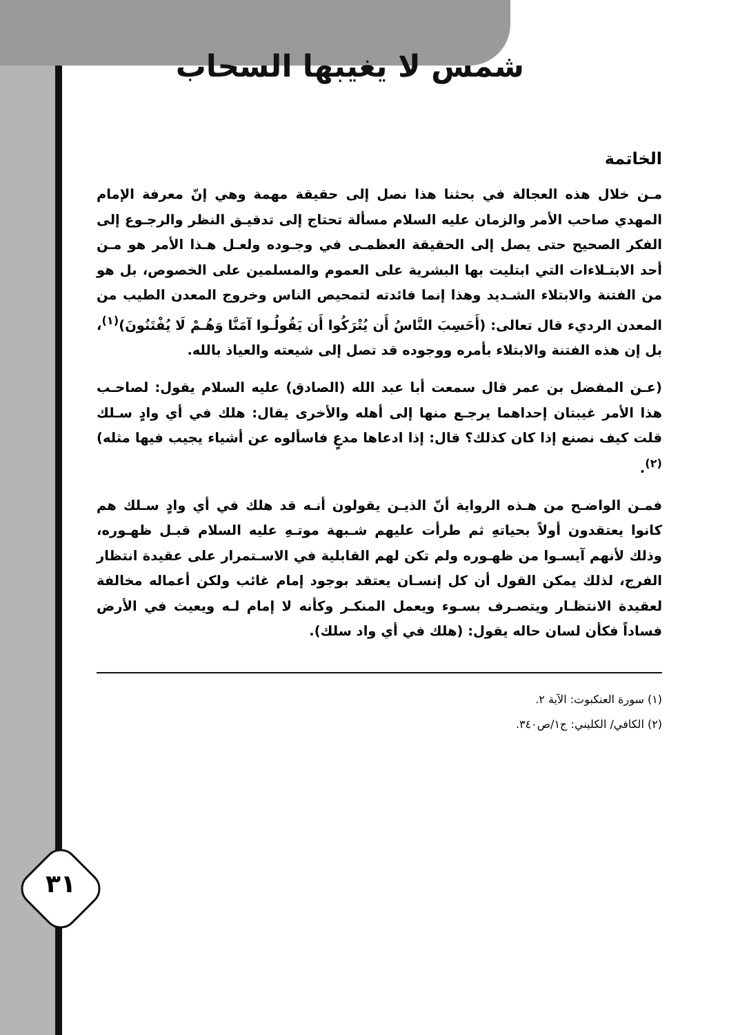٣١
شمس لا يغيبها السحاب
الخاتمة
مـن خلال هذه العجالة في بحثنا هذا نصل إلى حقيقة مهمة وهي إنّ معرفة الإمام المهدي صاحب الأمر والزمان عليه السلام مسألة تحتاج إلى تدقيـق النظر والرجـوع إلى الفكر الصحيح حتى يصل إلى الحقيقة العظمـى في وجـوده ولعـل هـذا الأمر هو مـن أحد الابتـلاءات التي ابتليت بها البشرية على العموم والمسلمين على الخصوص، بل هو من الفتنة والابتلاء الشـديد وهذا إنما فائدته لتمحيص الناس وخروج المعدن الطيب من المعدن الرديء قال تعالى: (أَحَسِبَ النَّاسُ أَن يُتْرَكُوا أَن يَقُولُـوا آمَنَّا وَهُـمْ لَا يُفْتَنُونَ)<sup>(١)</sup>، بل إن هذه الفتنة والابتلاء بأمره ووجوده قد تصل إلى شيعته والعياذ بالله.
(عـن المفضل بن عمر قال سمعت أبا عبد الله (الصادق) عليه السلام يقول: لصاحـب هذا الأمر غيبتان إحداهما يرجـع منها إلى أهله والأخرى يقال: هلك في أي وادٍ سـلك قلت كيف نصنع إذا كان كذلك؟ قال: إذا ادعاها مدعٍ فاسألوه عن أشياء يجيب فيها مثله)<sup>(٢)</sup>.
فمـن الواضـح من هـذه الرواية أنّ الذيـن يقولون أنـه قد هلك في أي وادٍ سـلك هم كانوا يعتقدون أولاً بحياتهِ ثم طرأت عليهم شـبهة موتـهِ عليه السلام قبـل ظهـوره، وذلك لأنهم آيسـوا من ظهـوره ولم تكن لهم القابلية في الاسـتمرار على عقيدة انتظار الفرج، لذلك يمكن القول أن كل إنسـان يعتقد بوجود إمام غائب ولكن أعماله مخالفة لعقيدة الانتظـار ويتصـرف بسـوء ويعمل المنكـر وكأنه لا إمام لـه ويعيث في الأرض فساداً فكأن لسان حاله يقول: (هلك في أي واد سلك).
(١) سورة العنكبوت: الآية ٢.
(٢) الكافي/ الكليني: ج١/ص٣٤٠.